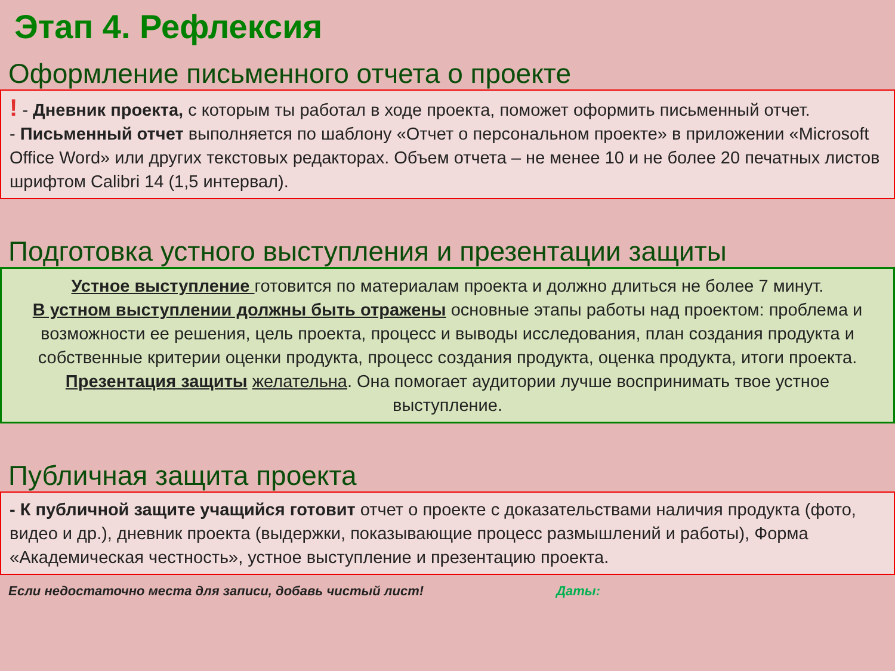Этап 4. Рефлексия
Оформление письменного отчета о проекте
! - Дневник проекта, с которым ты работал в ходе проекта, поможет оформить письменный отчет.
- Письменный отчет выполняется по шаблону «Отчет о персональном проекте» в приложении «Microsoft Office Word» или других текстовых редакторах. Объем отчета – не менее 10 и не более 20 печатных листов шрифтом Calibri 14 (1,5 интервал).
Подготовка устного выступления и презентации защиты
Устное выступление готовится по материалам проекта и должно длиться не более 7 минут.
В устном выступлении должны быть отражены основные этапы работы над проектом: проблема и возможности ее решения, цель проекта, процесс и выводы исследования, план создания продукта и собственные критерии оценки продукта, процесс создания продукта, оценка продукта, итоги проекта.
Презентация защиты желательна. Она помогает аудитории лучше воспринимать твое устное выступление.
Публичная защита проекта
- К публичной защите учащийся готовит отчет о проекте с доказательствами наличия продукта (фото, видео и др.), дневник проекта (выдержки, показывающие процесс размышлений и работы), Форма «Академическая честность», устное выступление и презентацию проекта.
Если недостаточно места для записи, добавь чистый лист! Даты: